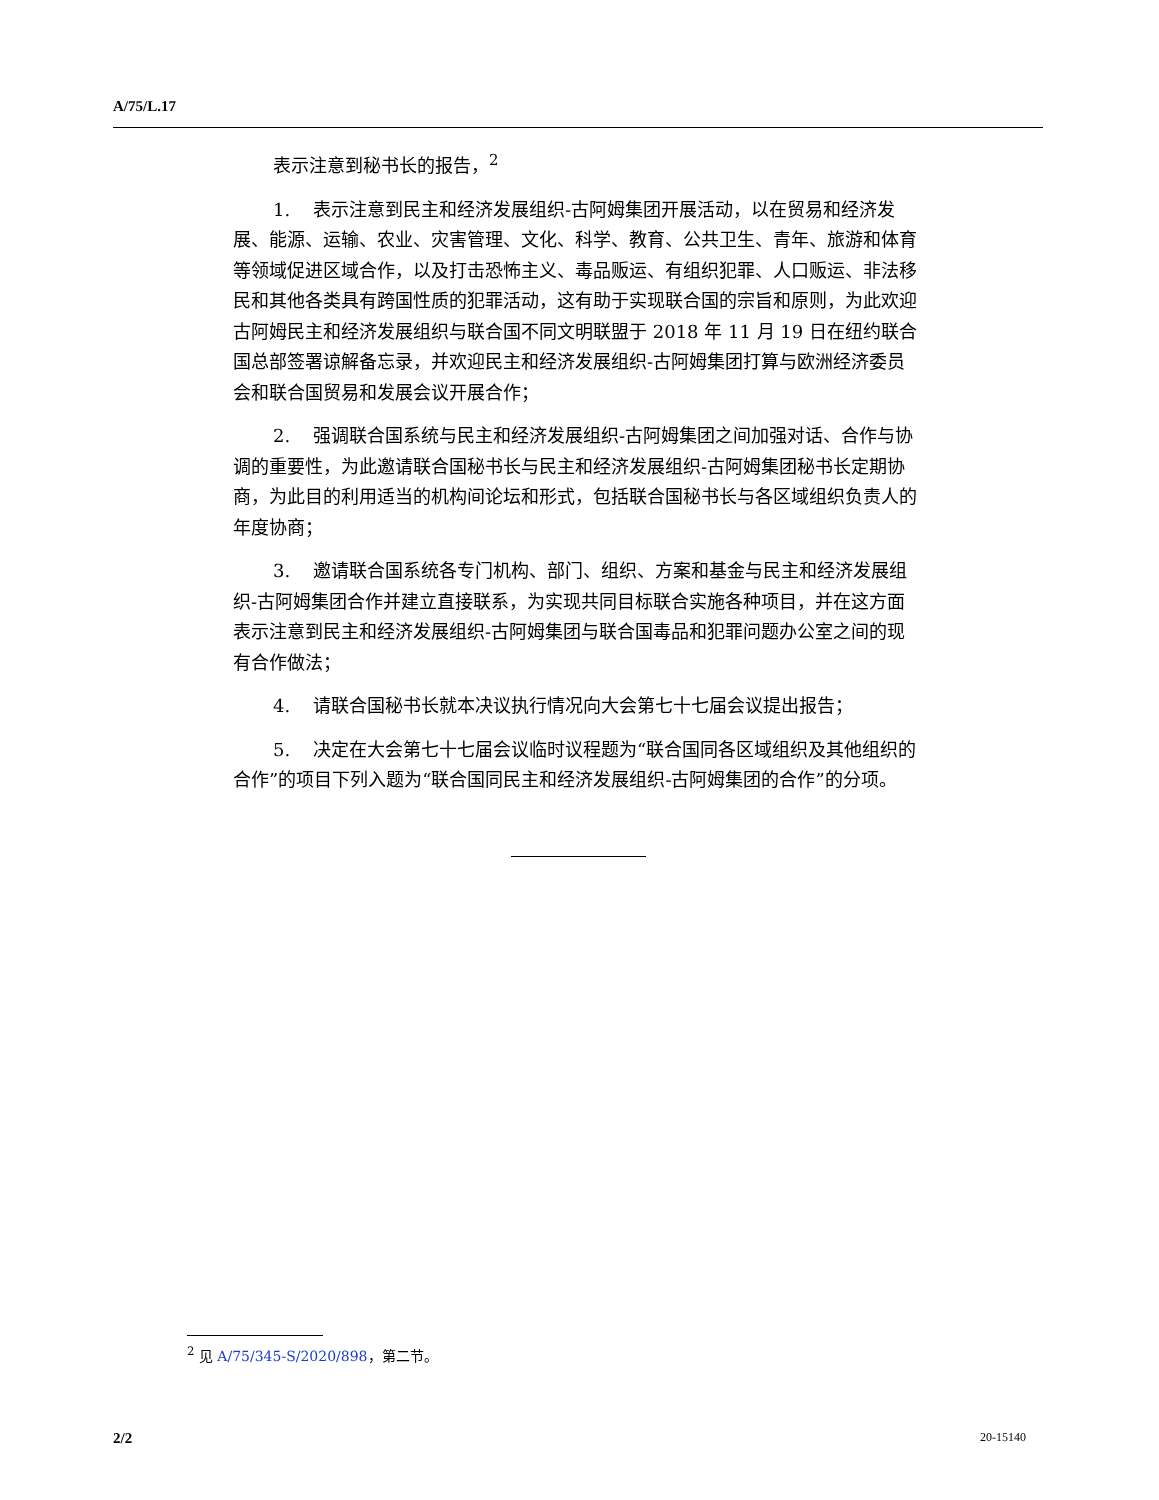A/75/L.17
表示注意到秘书长的报告，<sup>2</sup>
1. 表示注意到民主和经济发展组织-古阿姆集团开展活动，以在贸易和经济发展、能源、运输、农业、灾害管理、文化、科学、教育、公共卫生、青年、旅游和体育等领域促进区域合作，以及打击恐怖主义、毒品贩运、有组织犯罪、人口贩运、非法移民和其他各类具有跨国性质的犯罪活动，这有助于实现联合国的宗旨和原则，为此欢迎古阿姆民主和经济发展组织与联合国不同文明联盟于 2018 年 11 月 19 日在纽约联合国总部签署谅解备忘录，并欢迎民主和经济发展组织-古阿姆集团打算与欧洲经济委员会和联合国贸易和发展会议开展合作；
2. 强调联合国系统与民主和经济发展组织-古阿姆集团之间加强对话、合作与协调的重要性，为此邀请联合国秘书长与民主和经济发展组织-古阿姆集团秘书长定期协商，为此目的利用适当的机构间论坛和形式，包括联合国秘书长与各区域组织负责人的年度协商；
3. 邀请联合国系统各专门机构、部门、组织、方案和基金与民主和经济发展组织-古阿姆集团合作并建立直接联系，为实现共同目标联合实施各种项目，并在这方面表示注意到民主和经济发展组织-古阿姆集团与联合国毒品和犯罪问题办公室之间的现有合作做法；
4. 请联合国秘书长就本决议执行情况向大会第七十七届会议提出报告；
5. 决定在大会第七十七届会议临时议程题为“联合国同各区域组织及其他组织的合作”的项目下列入题为“联合国同民主和经济发展组织-古阿姆集团的合作”的分项。
<sup>2</sup> 见 A/75/345-S/2020/898，第二节。
2/2 20-15140